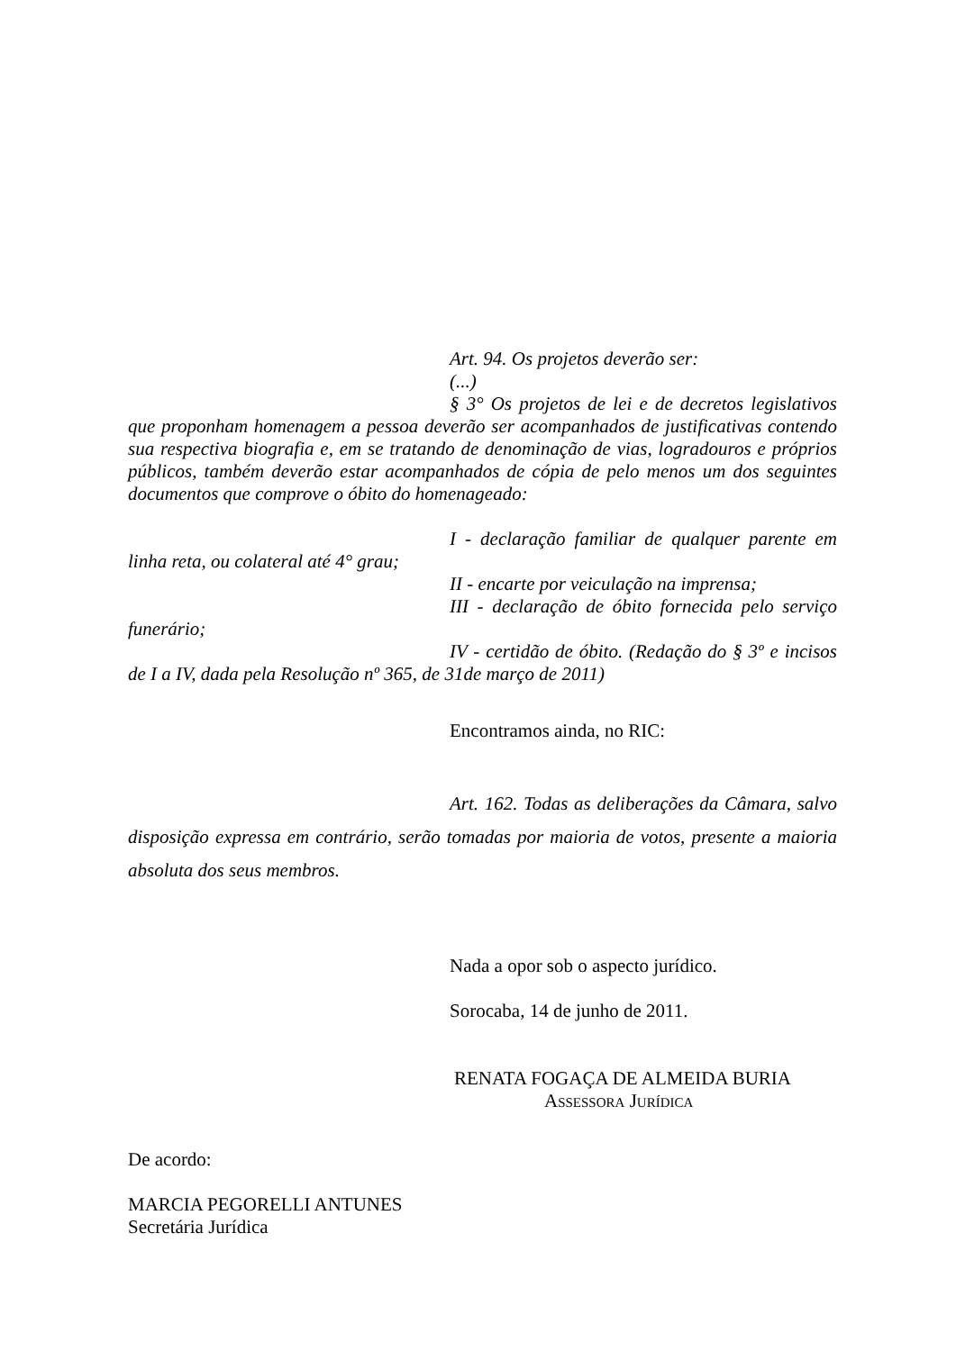Art. 94. Os projetos deverão ser:
(...)
§ 3° Os projetos de lei e de decretos legislativos que proponham homenagem a pessoa deverão ser acompanhados de justificativas contendo sua respectiva biografia e, em se tratando de denominação de vias, logradouros e próprios públicos, também deverão estar acompanhados de cópia de pelo menos um dos seguintes documentos que comprove o óbito do homenageado:
I - declaração familiar de qualquer parente em linha reta, ou colateral até 4° grau;
II - encarte por veiculação na imprensa;
III - declaração de óbito fornecida pelo serviço funerário;
IV - certidão de óbito. (Redação do § 3º e incisos de I a IV, dada pela Resolução nº 365, de 31de março de 2011)
Encontramos ainda, no RIC:
Art. 162. Todas as deliberações da Câmara, salvo disposição expressa em contrário, serão tomadas por maioria de votos, presente a maioria absoluta dos seus membros.
Nada a opor sob o aspecto jurídico.
Sorocaba, 14 de junho de 2011.
RENATA FOGAÇA DE ALMEIDA BURIA
ASSESSORA JURÍDICA
De acordo:
MARCIA PEGORELLI ANTUNES
Secretária Jurídica